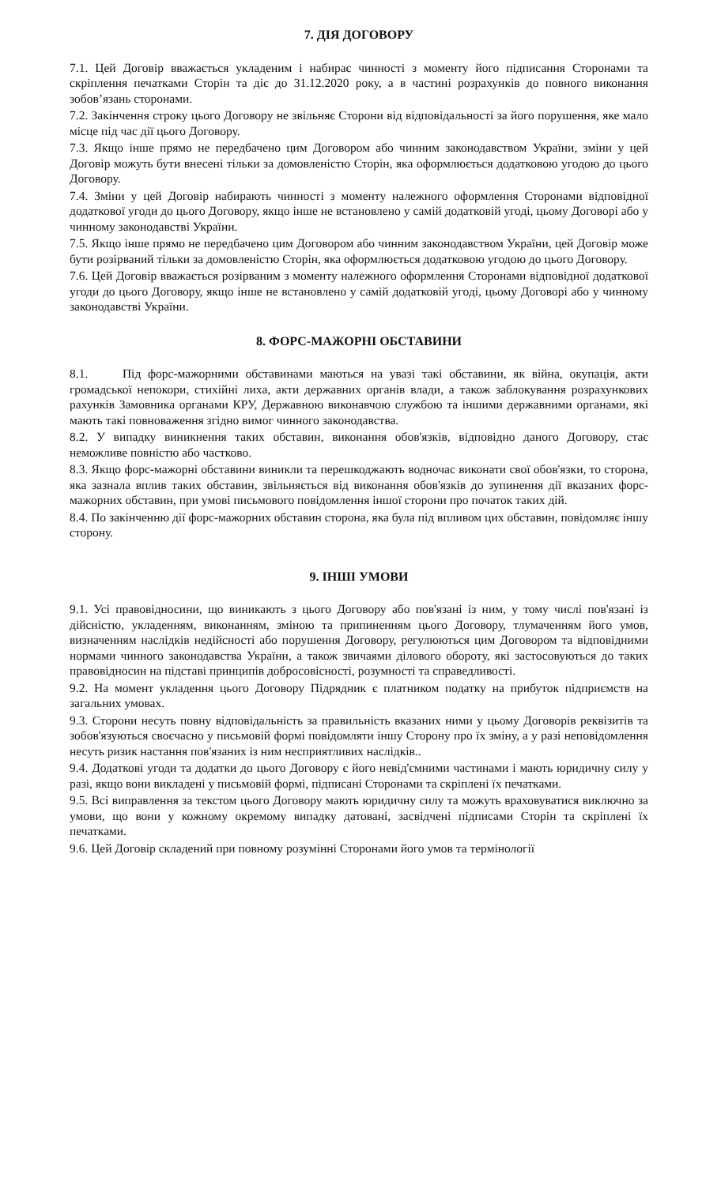7. ДІЯ ДОГОВОРУ
7.1. Цей Договір вважається укладеним і набирає чинності з моменту його підписання Сторонами та скріплення печатками Сторін та діє до 31.12.2020 року, а в частині розрахунків до повного виконання зобов’язань сторонами.
7.2. Закінчення строку цього Договору не звільняє Сторони від відповідальності за його порушення, яке мало місце під час дії цього Договору.
7.3. Якщо інше прямо не передбачено цим Договором або чинним законодавством України, зміни у цей Договір можуть бути внесені тільки за домовленістю Сторін, яка оформлюється додатковою угодою до цього Договору.
7.4. Зміни у цей Договір набирають чинності з моменту належного оформлення Сторонами відповідної додаткової угоди до цього Договору, якщо інше не встановлено у самій додатковій угоді, цьому Договорі або у чинному законодавстві України.
7.5. Якщо інше прямо не передбачено цим Договором або чинним законодавством України, цей Договір може бути розірваний тільки за домовленістю Сторін, яка оформлюється додатковою угодою до цього Договору.
7.6. Цей Договір вважається розірваним з моменту належного оформлення Сторонами відповідної додаткової угоди до цього Договору, якщо інше не встановлено у самій додатковій угоді, цьому Договорі або у чинному законодавстві України.
8. ФОРС-МАЖОРНІ ОБСТАВИНИ
8.1. Під форс-мажорними обставинами маються на увазі такі обставини, як війна, окупація, акти громадської непокори, стихійні лиха, акти державних органів влади, а також заблокування розрахункових рахунків Замовника органами КРУ, Державною виконавчою службою та іншими державними органами, які мають такі повноваження згідно вимог чинного законодавства.
8.2. У випадку виникнення таких обставин, виконання обов'язків, відповідно даного Договору, стає неможливе повністю або частково.
8.3. Якщо форс-мажорні обставини виникли та перешкоджають водночас виконати свої обов'язки, то сторона, яка зазнала вплив таких обставин, звільняється від виконання обов'язків до зупинення дії вказаних форс-мажорних обставин, при умові письмового повідомлення іншої сторони про початок таких дій.
8.4. По закінченню дії форс-мажорних обставин сторона, яка була під впливом цих обставин, повідомляє іншу сторону.
9. ІНШІ УМОВИ
9.1. Усі правовідносини, що виникають з цього Договору або пов'язані із ним, у тому числі пов'язані із дійсністю, укладенням, виконанням, зміною та припиненням цього Договору, тлумаченням його умов, визначенням наслідків недійсності або порушення Договору, регулюються цим Договором та відповідними нормами чинного законодавства України, а також звичаями ділового обороту, які застосовуються до таких правовідносин на підставі принципів добросовісності, розумності та справедливості.
9.2. На момент укладення цього Договору Підрядник є платником податку на прибуток підприємств на загальних умовах.
9.3. Сторони несуть повну відповідальність за правильність вказаних ними у цьому Договорів реквізитів та зобов'язуються своєчасно у письмовій формі повідомляти іншу Сторону про їх зміну, а у разі неповідомлення несуть ризик настання пов'язаних із ним несприятливих наслідків..
9.4. Додаткові угоди та додатки до цього Договору є його невід'ємними частинами і мають юридичну силу у разі, якщо вони викладені у письмовій формі, підписані Сторонами та скріплені їх печатками.
9.5. Всі виправлення за текстом цього Договору мають юридичну силу та можуть враховуватися виключно за умови, що вони у кожному окремому випадку датовані, засвідчені підписами Сторін та скріплені їх печатками.
9.6. Цей Договір складений при повному розумінні Сторонами його умов та термінології